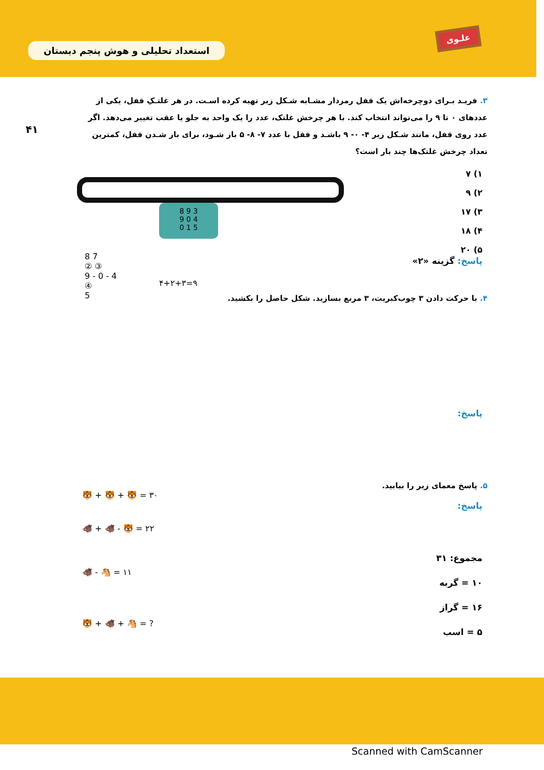استعداد تحلیلی و هوش پنجم دبستان
علـوی
۴۱
۳. فریـد بـرای دوچرخه‌اش یک قفل رمزدار مشـابه شـکل زیر تهیه کرده اسـت. در هر غلتـکِ قفل، یکی از عددهای ۰ تا ۹ را می‌تواند انتخاب کند. با هر چرخش غلتک، عدد را یک واحد به جلو یا عقب تغییر می‌دهد. اگر عدد روی قفل، مانند شـکل زیر ۴- ۰- ۹ باشـد و قفل با عدد ۷- ۸- ۵ باز شـود، برای باز شـدن قفل، کمترین تعداد چرخش غلتک‌ها چند بار است؟
۱) ۷
۲) ۹
۳) ۱۷
۴) ۱۸
۵) ۲۰
پاسخ: گزینه «۲»
8 9 3
9 0 4
0 1 5
8 7
② ③
9 - 0 - 4
④
5
۴+۲+۳=۹
۴. با حرکت دادن ۳ چوب‌کبریت، ۳ مربع بسازید. شکل حاصل را بکشید.
پاسخ:
۵. پاسخ معمای زیر را بیابید.
پاسخ:
🐯 + 🐯 + 🐯 = ۳۰
🐗 + 🐗 - 🐯 = ۲۲
🐗 - 🐴 = ۱۱
🐯 + 🐗 + 🐴 = ?
مجموع: ۳۱
۱۰ = گربه
۱۶ = گراز
۵ = اسب
Scanned with CamScanner